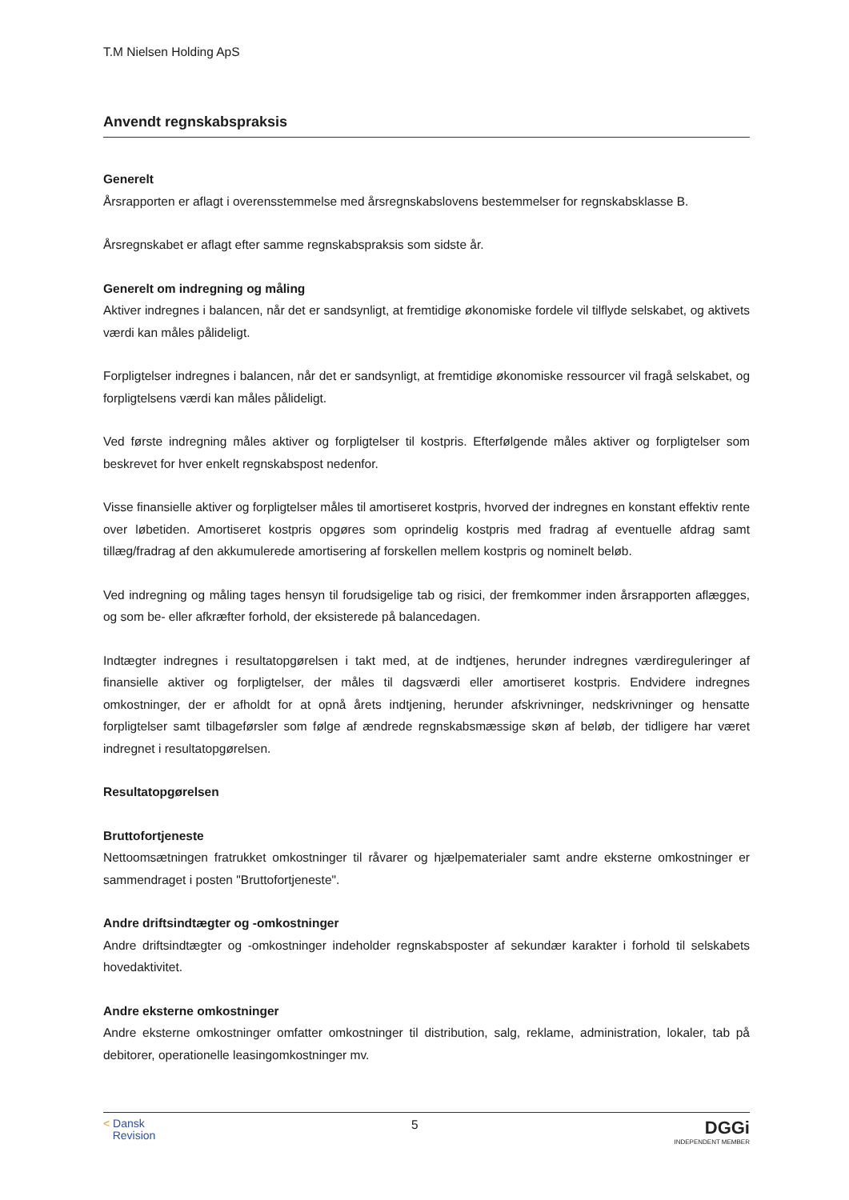T.M Nielsen Holding ApS
Anvendt regnskabspraksis
Generelt
Årsrapporten er aflagt i overensstemmelse med årsregnskabslovens bestemmelser for regnskabsklasse B.
Årsregnskabet er aflagt efter samme regnskabspraksis som sidste år.
Generelt om indregning og måling
Aktiver indregnes i balancen, når det er sandsynligt, at fremtidige økonomiske fordele vil tilflyde selskabet, og aktivets værdi kan måles pålideligt.
Forpligtelser indregnes i balancen, når det er sandsynligt, at fremtidige økonomiske ressourcer vil fragå selskabet, og forpligtelsens værdi kan måles pålideligt.
Ved første indregning måles aktiver og forpligtelser til kostpris. Efterfølgende måles aktiver og forpligtelser som beskrevet for hver enkelt regnskabspost nedenfor.
Visse finansielle aktiver og forpligtelser måles til amortiseret kostpris, hvorved der indregnes en konstant effektiv rente over løbetiden. Amortiseret kostpris opgøres som oprindelig kostpris med fradrag af eventuelle afdrag samt tillæg/fradrag af den akkumulerede amortisering af forskellen mellem kostpris og nominelt beløb.
Ved indregning og måling tages hensyn til forudsigelige tab og risici, der fremkommer inden årsrapporten aflægges, og som be- eller afkræfter forhold, der eksisterede på balancedagen.
Indtægter indregnes i resultatopgørelsen i takt med, at de indtjenes, herunder indregnes værdireguleringer af finansielle aktiver og forpligtelser, der måles til dagsværdi eller amortiseret kostpris. Endvidere indregnes omkostninger, der er afholdt for at opnå årets indtjening, herunder afskrivninger, nedskrivninger og hensatte forpligtelser samt tilbageførsler som følge af ændrede regnskabsmæssige skøn af beløb, der tidligere har været indregnet i resultatopgørelsen.
Resultatopgørelsen
Bruttofortjeneste
Nettoomsætningen fratrukket omkostninger til råvarer og hjælpematerialer samt andre eksterne omkostninger er sammendraget i posten "Bruttofortjeneste".
Andre driftsindtægter og -omkostninger
Andre driftsindtægter og -omkostninger indeholder regnskabsposter af sekundær karakter i forhold til selskabets hovedaktivitet.
Andre eksterne omkostninger
Andre eksterne omkostninger omfatter omkostninger til distribution, salg, reklame, administration, lokaler, tab på debitorer, operationelle leasingomkostninger mv.
< Dansk
Revision
5
DGGi
INDEPENDENT MEMBER